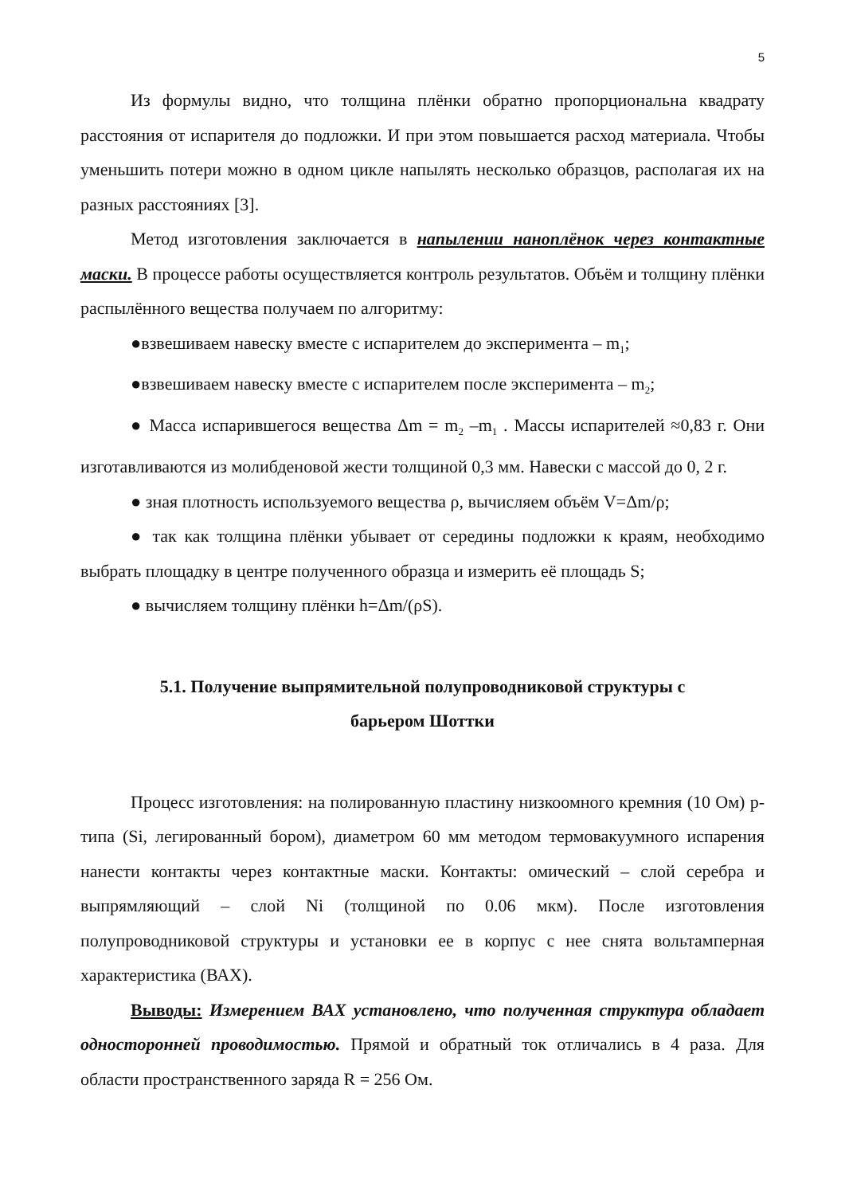5
Из формулы видно, что толщина плёнки обратно пропорциональна квадрату расстояния от испарителя до подложки. И при этом повышается расход материала. Чтобы уменьшить потери можно в одном цикле напылять несколько образцов, располагая их на разных расстояниях [3].
Метод изготовления заключается в напылении наноплёнок через контактные маски. В процессе работы осуществляется контроль результатов. Объём и толщину плёнки распылённого вещества получаем по алгоритму:
●взвешиваем навеску вместе с испарителем до эксперимента – m<sub>1</sub>;
●взвешиваем навеску вместе с испарителем после эксперимента – m<sub>2</sub>;
● Масса испарившегося вещества Δm = m<sub>2</sub> –m<sub>1</sub> . Массы испарителей ≈0,83 г. Они изготавливаются из молибденовой жести толщиной 0,3 мм. Навески с массой до 0, 2 г.
● зная плотность используемого вещества ρ, вычисляем объём V=Δm/ρ;
● так как толщина плёнки убывает от середины подложки к краям, необходимо выбрать площадку в центре полученного образца и измерить её площадь S;
● вычисляем толщину плёнки h=Δm/(ρS).
5.1. Получение выпрямительной полупроводниковой структуры с
барьером Шоттки
Процесс изготовления: на полированную пластину низкоомного кремния (10 Ом) p- типа (Si, легированный бором), диаметром 60 мм методом термовакуумного испарения нанести контакты через контактные маски. Контакты: омический – слой серебра и выпрямляющий – слой Ni (толщиной по 0.06 мкм). После изготовления полупроводниковой структуры и установки ее в корпус с нее снята вольтамперная характеристика (ВАХ).
Выводы: Измерением ВАХ установлено, что полученная структура обладает односторонней проводимостью. Прямой и обратный ток отличались в 4 раза. Для области пространственного заряда R = 256 Ом.